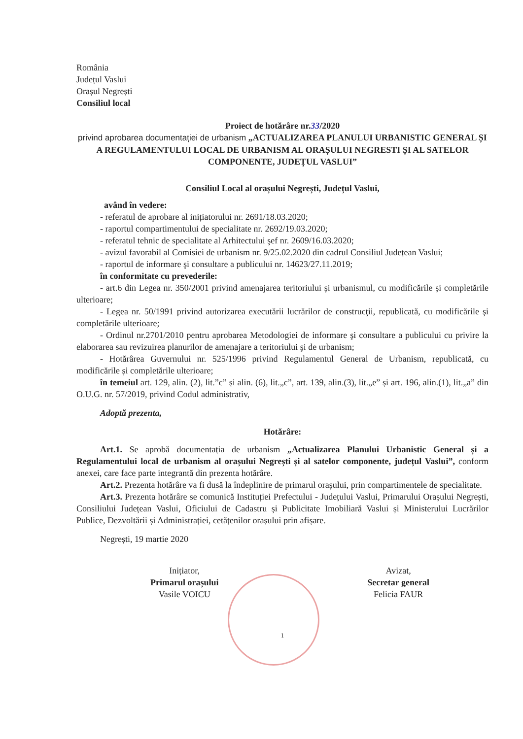România
Județul Vaslui
Orașul Negrești
Consiliul local
Proiect de hotărâre nr.33/2020
privind aprobarea documentației de urbanism „ACTUALIZAREA PLANULUI URBANISTIC GENERAL ȘI A REGULAMENTULUI LOCAL DE URBANISM AL ORAȘULUI NEGRESTI ȘI AL SATELOR COMPONENTE, JUDEȚUL VASLUI”
Consiliul Local al orașului Negrești, Județul Vaslui,
având în vedere:
- referatul de aprobare al inițiatorului nr. 2691/18.03.2020;
- raportul compartimentului de specialitate nr. 2692/19.03.2020;
- referatul tehnic de specialitate al Arhitectului şef nr. 2609/16.03.2020;
- avizul favorabil al Comisiei de urbanism nr. 9/25.02.2020 din cadrul Consiliul Județean Vaslui;
- raportul de informare şi consultare a publicului nr. 14623/27.11.2019;
în conformitate cu prevederile:
- art.6 din Legea nr. 350/2001 privind amenajarea teritoriului și urbanismul, cu modificările și completările ulterioare;
- Legea nr. 50/1991 privind autorizarea executării lucrărilor de construcţii, republicată, cu modificările şi completările ulterioare;
- Ordinul nr.2701/2010 pentru aprobarea Metodologiei de informare şi consultare a publicului cu privire la elaborarea sau revizuirea planurilor de amenajare a teritoriului şi de urbanism;
- Hotărârea Guvernului nr. 525/1996 privind Regulamentul General de Urbanism, republicată, cu modificările și completările ulterioare;
în temeiul art. 129, alin. (2), lit.”c” și alin. (6), lit.„c”, art. 139, alin.(3), lit.„e” și art. 196, alin.(1), lit.„a” din O.U.G. nr. 57/2019, privind Codul administrativ,
Adoptă prezenta,
Hotărâre:
Art.1. Se aprobă documentația de urbanism „Actualizarea Planului Urbanistic General și a Regulamentului local de urbanism al orașului Negrești și al satelor componente, județul Vaslui”, conform anexei, care face parte integrantă din prezenta hotărâre.
Art.2. Prezenta hotărâre va fi dusă la îndeplinire de primarul orașului, prin compartimentele de specialitate.
Art.3. Prezenta hotărâre se comunică Instituției Prefectului - Județului Vaslui, Primarului Orașului Negrești, Consiliului Județean Vaslui, Oficiului de Cadastru și Publicitate Imobiliară Vaslui și Ministerului Lucrărilor Publice, Dezvoltării și Administrației, cetățenilor orașului prin afișare.
Negrești, 19 martie 2020
Inițiator,
Primarul orașului
Vasile VOICU
Avizat,
Secretar general
Felicia FAUR
1